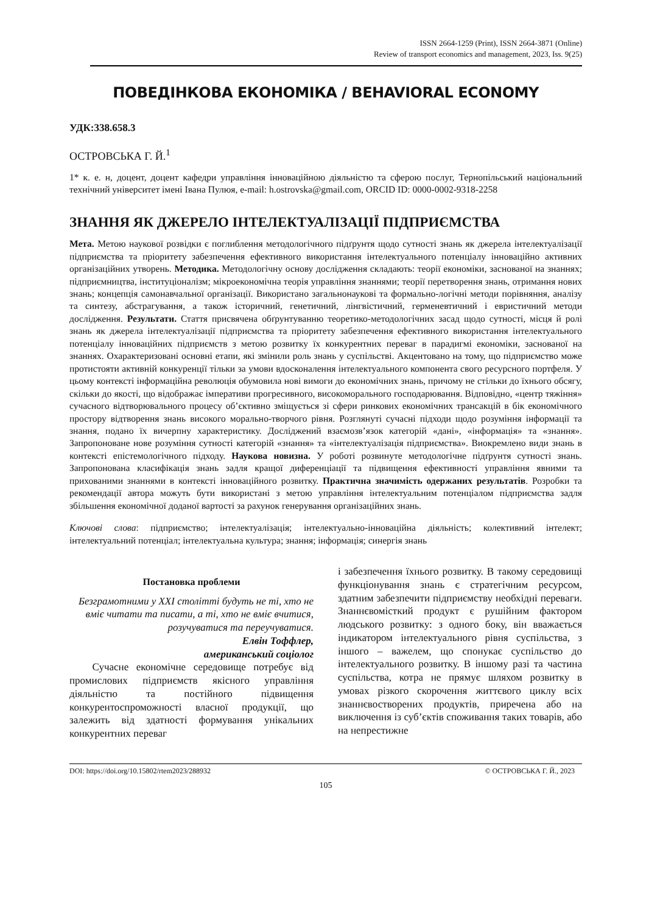ISSN 2664-1259 (Print), ISSN 2664-3871 (Online)
Review of transport economics and management, 2023, Iss. 9(25)
ПОВЕДІНКОВА ЕКОНОМІКА / BEHAVIORAL ECONOMY
УДК:338.658.3
ОСТРОВСЬКА Г. Й.<sup>1</sup>
1* к. е. н, доцент, доцент кафедри управління інноваційною діяльністю та сферою послуг, Тернопільський національний технічний університет імені Івана Пулюя, e-mail: h.ostrovska@gmail.com, ORCID ID: 0000-0002-9318-2258
ЗНАННЯ ЯК ДЖЕРЕЛО ІНТЕЛЕКТУАЛІЗАЦІЇ ПІДПРИЄМСТВА
Мета. Метою наукової розвідки є поглиблення методологічного підґрунтя щодо сутності знань як джерела інтелектуалізації підприємства та пріоритету забезпечення ефективного використання інтелектуального потенціалу інноваційно активних організаційних утворень. Методика. Методологічну основу дослідження складають: теорії економіки, заснованої на знаннях; підприємництва, інституціоналізм; мікроекономічна теорія управління знаннями; теорії перетворення знань, отримання нових знань; концепція самонавчальної організації. Використано загальнонаукові та формально-логічні методи порівняння, аналізу та синтезу, абстрагування, а також історичний, генетичний, лінгвістичний, герменевтичний і евристичний методи дослідження. Результати. Стаття присвячена обґрунтуванню теоретико-методологічних засад щодо сутності, місця й ролі знань як джерела інтелектуалізації підприємства та пріоритету забезпечення ефективного використання інтелектуального потенціалу інноваційних підприємств з метою розвитку їх конкурентних переваг в парадигмі економіки, заснованої на знаннях. Охарактеризовані основні етапи, які змінили роль знань у суспільстві. Акцентовано на тому, що підприємство може протистояти активній конкуренції тільки за умови вдосконалення інтелектуального компонента свого ресурсного портфеля. У цьому контексті інформаційна революція обумовила нові вимоги до економічних знань, причому не стільки до їхнього обсягу, скільки до якості, що відображає імперативи прогресивного, високоморального господарювання. Відповідно, «центр тяжіння» сучасного відтворювального процесу об’єктивно зміщується зі сфери ринкових економічних трансакцій в бік економічного простору відтворення знань високого морально-творчого рівня. Розглянуті сучасні підходи щодо розуміння інформації та знання, подано їх вичерпну характеристику. Досліджений взаємозв’язок категорій «дані», «інформація» та «знання». Запропоноване нове розуміння сутності категорій «знання» та «інтелектуалізація підприємства». Виокремлено види знань в контексті епістемологічного підходу. Наукова новизна. У роботі розвинуте методологічне підґрунтя сутності знань. Запропонована класифікація знань задля кращої диференціації та підвищення ефективності управління явними та прихованими знаннями в контексті інноваційного розвитку. Практична значимість одержаних результатів. Розробки та рекомендації автора можуть бути використані з метою управління інтелектуальним потенціалом підприємства задля збільшення економічної доданої вартості за рахунок генерування організаційних знань.
Ключові слова: підприємство; інтелектуалізація; інтелектуально-інноваційна діяльність; колективний інтелект; інтелектуальний потенціал; інтелектуальна культура; знання; інформація; синергія знань
Постановка проблеми
Безграмотними у XXI столітті будуть не ті, хто не вміє читати та писати, а ті, хто не вміє вчитися, розучуватися та переучуватися.
Елвін Тоффлер,
американський соціолог
Сучасне економічне середовище потребує від промислових підприємств якісного управління діяльністю та постійного підвищення конкурентоспроможності власної продукції, що залежить від здатності формування унікальних конкурентних переваг
і забезпечення їхнього розвитку. В такому середовищі функціонування знань є стратегічним ресурсом, здатним забезпечити підприємству необхідні переваги. Знаннєвомісткий продукт є рушійним фактором людського розвитку: з одного боку, він вважається індикатором інтелектуального рівня суспільства, з іншого – важелем, що спонукає суспільство до інтелектуального розвитку. В іншому разі та частина суспільства, котра не прямує шляхом розвитку в умовах різкого скорочення життєвого циклу всіх знаннєвостворених продуктів, приречена або на виключення із суб’єктів споживання таких товарів, або на непрестижне
DOI: https://doi.org/10.15802/rtem2023/288932 © ОСТРОВСЬКА Г. Й., 2023
105